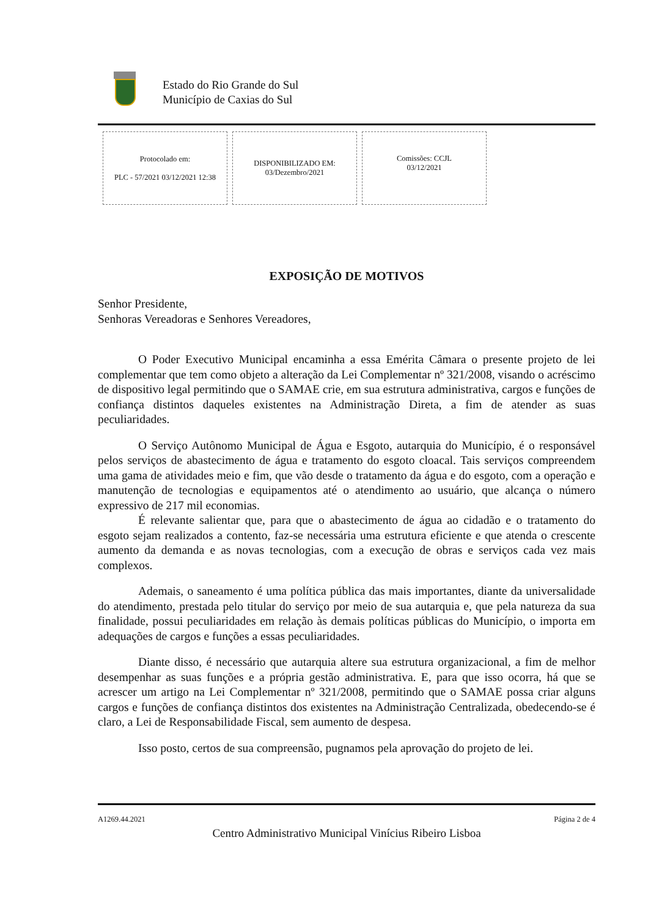Estado do Rio Grande do Sul
Município de Caxias do Sul
Protocolado em:
PLC - 57/2021 03/12/2021 12:38
DISPONIBILIZADO EM:
03/Dezembro/2021
Comissões: CCJL
03/12/2021
EXPOSIÇÃO DE MOTIVOS
Senhor Presidente,
Senhoras Vereadoras e Senhores Vereadores,
O Poder Executivo Municipal encaminha a essa Emérita Câmara o presente projeto de lei complementar que tem como objeto a alteração da Lei Complementar nº 321/2008, visando o acréscimo de dispositivo legal permitindo que o SAMAE crie, em sua estrutura administrativa, cargos e funções de confiança distintos daqueles existentes na Administração Direta, a fim de atender as suas peculiaridades.
O Serviço Autônomo Municipal de Água e Esgoto, autarquia do Município, é o responsável pelos serviços de abastecimento de água e tratamento do esgoto cloacal. Tais serviços compreendem uma gama de atividades meio e fim, que vão desde o tratamento da água e do esgoto, com a operação e manutenção de tecnologias e equipamentos até o atendimento ao usuário, que alcança o número expressivo de 217 mil economias.
É relevante salientar que, para que o abastecimento de água ao cidadão e o tratamento do esgoto sejam realizados a contento, faz-se necessária uma estrutura eficiente e que atenda o crescente aumento da demanda e as novas tecnologias, com a execução de obras e serviços cada vez mais complexos.
Ademais, o saneamento é uma política pública das mais importantes, diante da universalidade do atendimento, prestada pelo titular do serviço por meio de sua autarquia e, que pela natureza da sua finalidade, possui peculiaridades em relação às demais políticas públicas do Município, o importa em adequações de cargos e funções a essas peculiaridades.
Diante disso, é necessário que autarquia altere sua estrutura organizacional, a fim de melhor desempenhar as suas funções e a própria gestão administrativa. E, para que isso ocorra, há que se acrescer um artigo na Lei Complementar nº 321/2008, permitindo que o SAMAE possa criar alguns cargos e funções de confiança distintos dos existentes na Administração Centralizada, obedecendo-se é claro, a Lei de Responsabilidade Fiscal, sem aumento de despesa.
Isso posto, certos de sua compreensão, pugnamos pela aprovação do projeto de lei.
A1269.44.2021 Página 2 de 4
Centro Administrativo Municipal Vinícius Ribeiro Lisboa